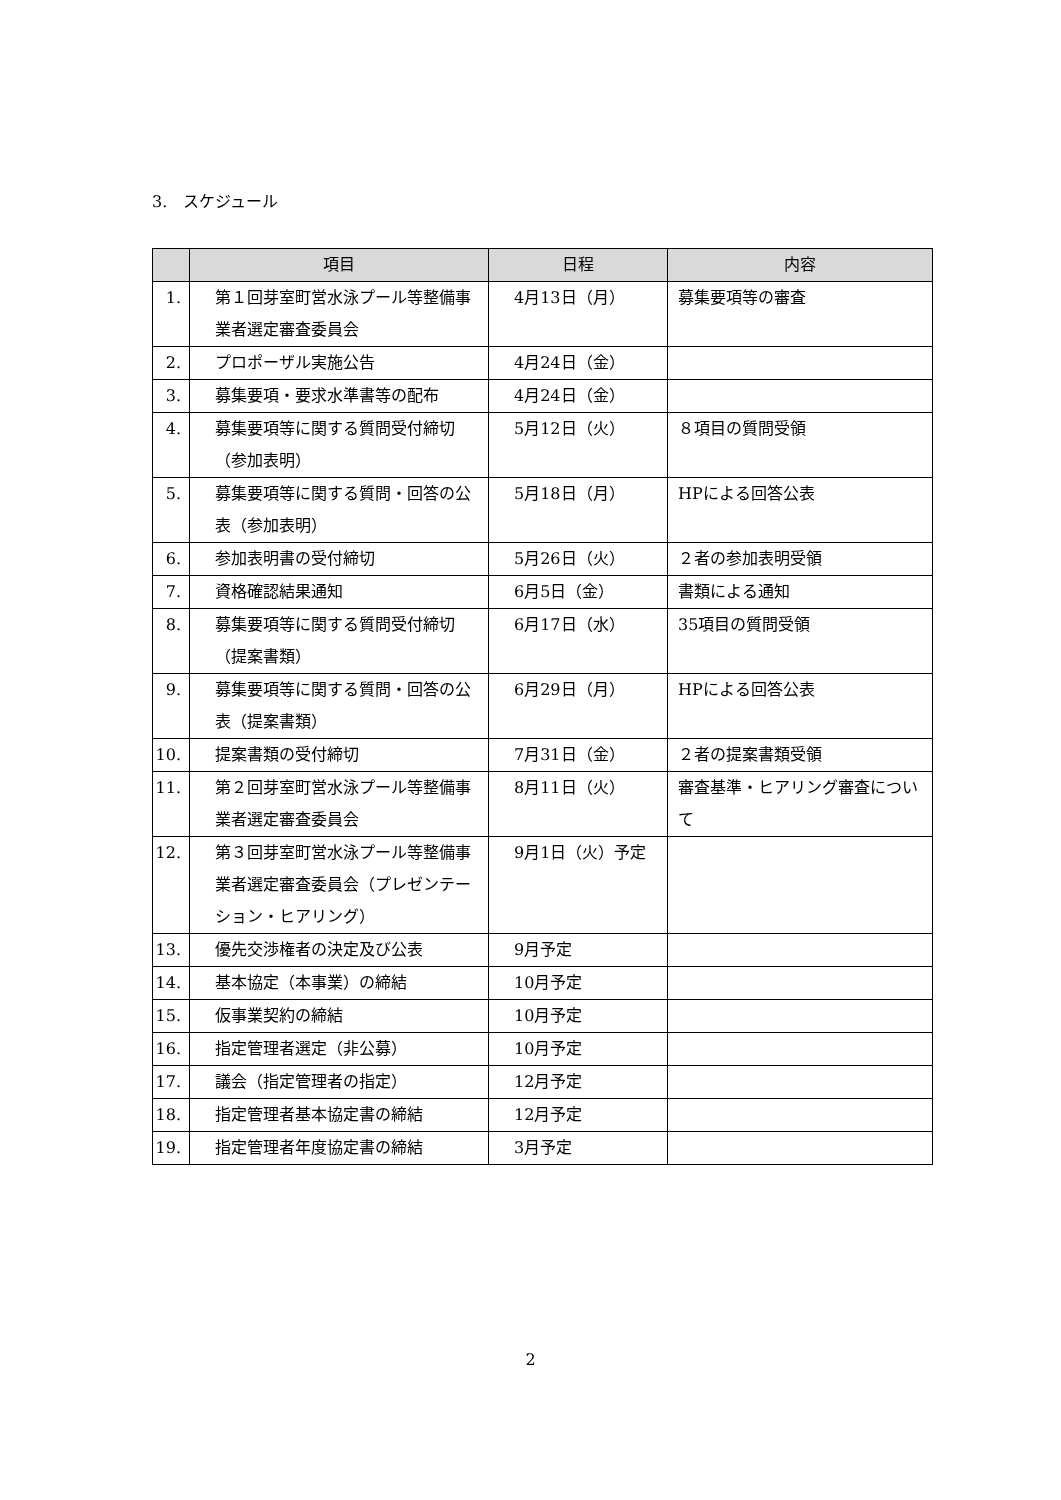3.　スケジュール
| | 項目 | 日程 | 内容 |
| --- | --- | --- | --- |
| 1. | 第１回芽室町営水泳プール等整備事業者選定審査委員会 | 4月13日（月） | 募集要項等の審査 |
| 2. | プロポーザル実施公告 | 4月24日（金） | |
| 3. | 募集要項・要求水準書等の配布 | 4月24日（金） | |
| 4. | 募集要項等に関する質問受付締切（参加表明） | 5月12日（火） | ８項目の質問受領 |
| 5. | 募集要項等に関する質問・回答の公表（参加表明） | 5月18日（月） | HPによる回答公表 |
| 6. | 参加表明書の受付締切 | 5月26日（火） | ２者の参加表明受領 |
| 7. | 資格確認結果通知 | 6月5日（金） | 書類による通知 |
| 8. | 募集要項等に関する質問受付締切（提案書類） | 6月17日（水） | 35項目の質問受領 |
| 9. | 募集要項等に関する質問・回答の公表（提案書類） | 6月29日（月） | HPによる回答公表 |
| 10. | 提案書類の受付締切 | 7月31日（金） | ２者の提案書類受領 |
| 11. | 第２回芽室町営水泳プール等整備事業者選定審査委員会 | 8月11日（火） | 審査基準・ヒアリング審査について |
| 12. | 第３回芽室町営水泳プール等整備事業者選定審査委員会（プレゼンテーション・ヒアリング） | 9月1日（火）予定 | |
| 13. | 優先交渉権者の決定及び公表 | 9月予定 | |
| 14. | 基本協定（本事業）の締結 | 10月予定 | |
| 15. | 仮事業契約の締結 | 10月予定 | |
| 16. | 指定管理者選定（非公募） | 10月予定 | |
| 17. | 議会（指定管理者の指定） | 12月予定 | |
| 18. | 指定管理者基本協定書の締結 | 12月予定 | |
| 19. | 指定管理者年度協定書の締結 | 3月予定 | |
2